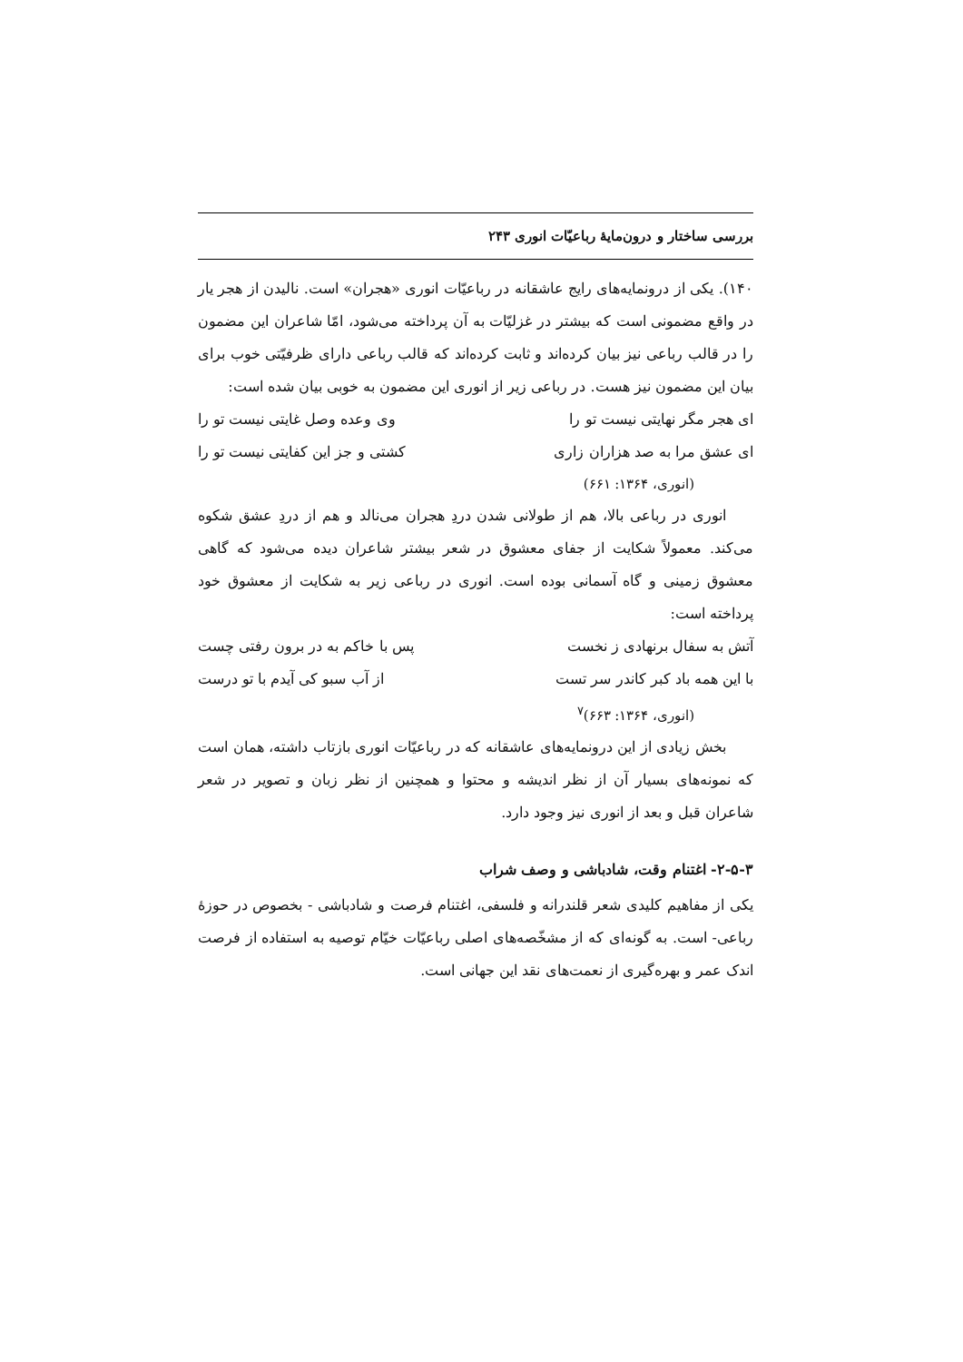بررسی ساختار و درون‌مایهٔ رباعیّات انوری ۲۴۳
۱۴۰). یکی از درونمایه‌های رایج عاشقانه در رباعیّات انوری «هجران» است. نالیدن از هجر یار در واقع مضمونی است که بیشتر در غزلیّات به آن پرداخته می‌شود، امّا شاعران این مضمون را در قالب رباعی نیز بیان کرده‌اند و ثابت کرده‌اند که قالب رباعی دارای ظرفیّتی خوب برای بیان این مضمون نیز هست. در رباعی زیر از انوری این مضمون به خوبی بیان شده است:
ای هجر مگر نهایتی نیست تو را وی وعده وصل غایتی نیست تو را
ای عشق مرا به صد هزاران زاری کشتی و جز این کفایتی نیست تو را
(انوری، ۱۳۶۴: ۶۶۱)
انوری در رباعی بالا، هم از طولانی شدن دردِ هجران می‌نالد و هم از دردِ عشق شکوه می‌کند. معمولاً شکایت از جفای معشوق در شعر بیشتر شاعران دیده می‌شود که گاهی معشوق زمینی و گاه آسمانی بوده است. انوری در رباعی زیر به شکایت از معشوق خود پرداخته است:
آتش به سفال برنهادی ز نخست پس با خاکم به در برون رفتی چست
با این همه باد کبر کاندر سر تست از آب سبو کی آیدم با تو درست
(انوری، ۱۳۶۴: ۶۶۳)<sup>۷</sup>
بخش زیادی از این درونمایه‌های عاشقانه که در رباعیّات انوری بازتاب داشته، همان است که نمونه‌های بسیار آن از نظر اندیشه و محتوا و همچنین از نظر زبان و تصویر در شعر شاعران قبل و بعد از انوری نیز وجود دارد.
۲-۵-۳- اغتنام وقت، شادباشی و وصف شراب
یکی از مفاهیم کلیدی شعر قلندرانه و فلسفی، اغتنام فرصت و شادباشی - بخصوص در حوزهٔ رباعی- است. به گونه‌ای که از مشخّصه‌های اصلی رباعیّات خیّام توصیه به استفاده از فرصت اندک عمر و بهره‌گیری از نعمت‌های نقد این جهانی است.